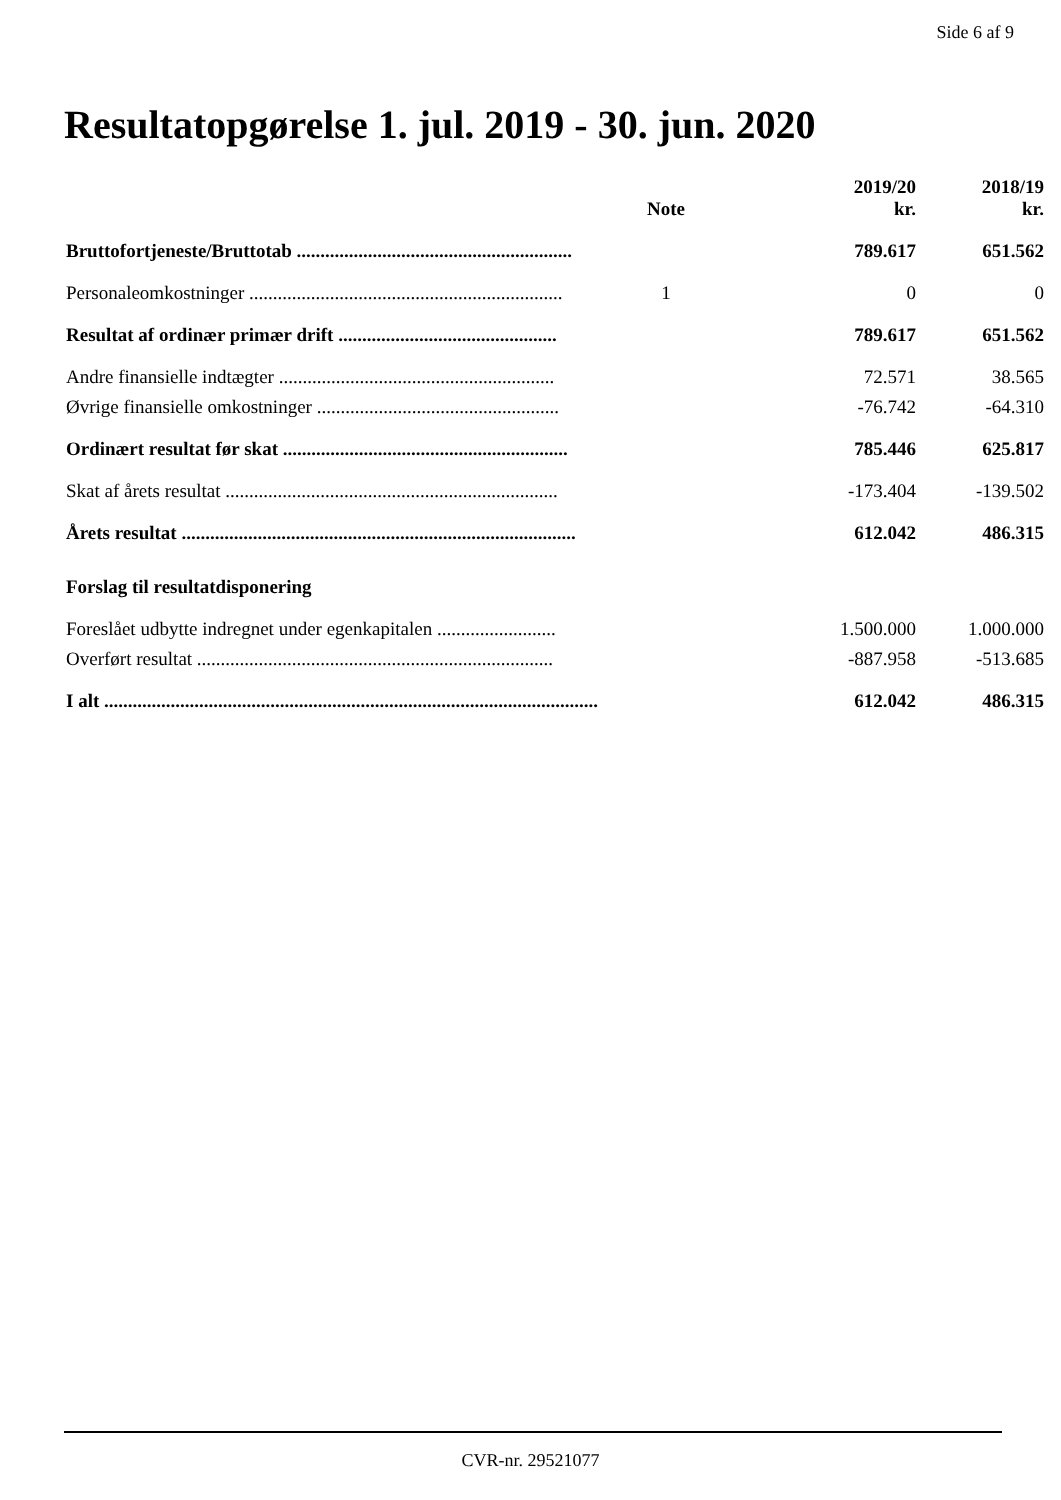Side 6 af 9
Resultatopgørelse 1. jul. 2019 - 30. jun. 2020
| | Note | | 2019/20 kr. | 2018/19 kr. |
| --- | --- | --- | --- | --- |
| Bruttofortjeneste/Bruttotab .......................................................... | | | 789.617 | 651.562 |
| Personaleomkostninger .................................................................. | 1 | | 0 | 0 |
| Resultat af ordinær primær drift .............................................. | | | 789.617 | 651.562 |
| Andre finansielle indtægter .......................................................... | | | 72.571 | 38.565 |
| Øvrige finansielle omkostninger ................................................... | | | -76.742 | -64.310 |
| Ordinært resultat før skat ............................................................ | | | 785.446 | 625.817 |
| Skat af årets resultat ...................................................................... | | | -173.404 | -139.502 |
| Årets resultat ................................................................................... | | | 612.042 | 486.315 |
| Forslag til resultatdisponering | | | | |
| Foreslået udbytte indregnet under egenkapitalen ......................... | | | 1.500.000 | 1.000.000 |
| Overført resultat ........................................................................... | | | -887.958 | -513.685 |
| I alt ........................................................................................................ | | | 612.042 | 486.315 |
CVR-nr. 29521077